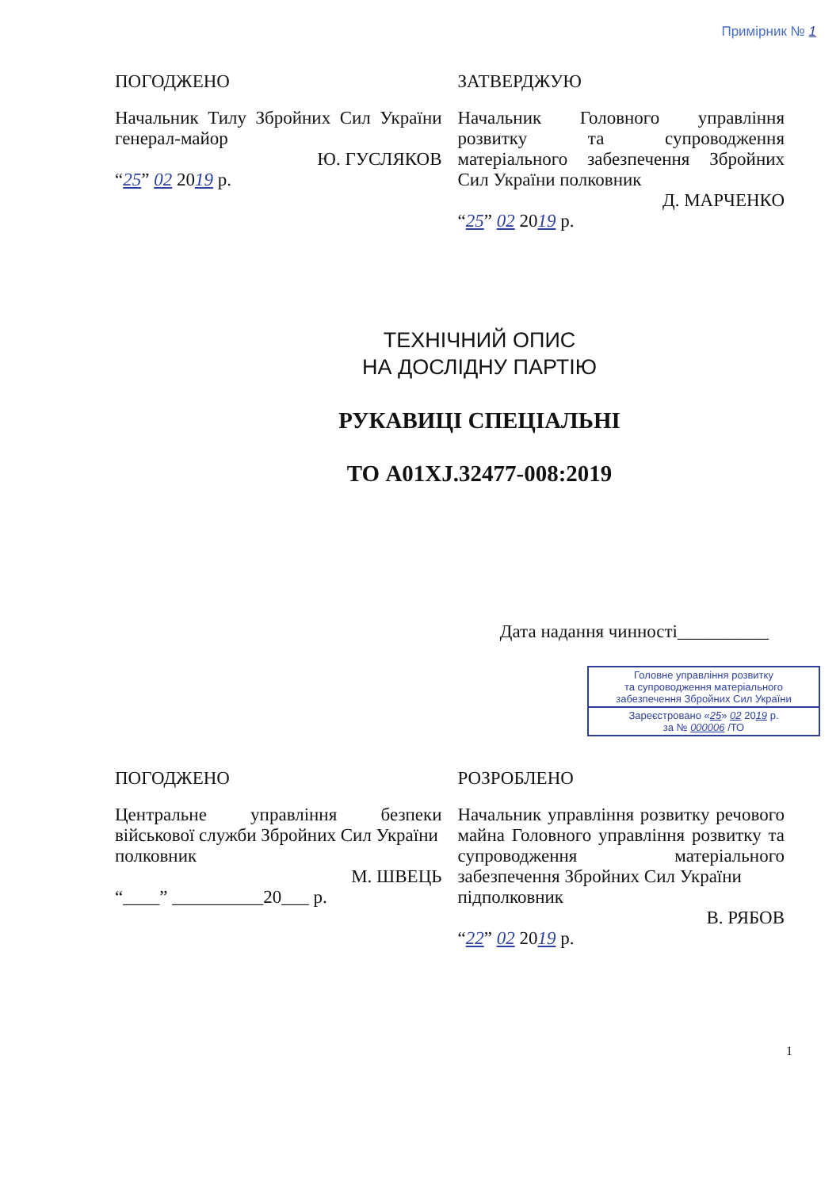Примірник № 1
ПОГОДЖЕНО
Начальник Тилу Збройних Сил України генерал-майор
Ю. ГУСЛЯКОВ
“25” 02 2019 р.
ЗАТВЕРДЖУЮ
Начальник Головного управління розвитку та супроводження матеріального забезпечення Збройних Сил України полковник
Д. МАРЧЕНКО
“25” 02 2019 р.
ТЕХНІЧНИЙ ОПИС
НА ДОСЛІДНУ ПАРТІЮ
РУКАВИЦІ СПЕЦІАЛЬНІ
ТО A01XJ.32477-008:2019
Дата надання чинності__________
Головне управління розвитку
та супроводження матеріального
забезпечення Збройних Сил України
Зареєстровано «25» 02 2019 р.
за № 000006 /ТО
ПОГОДЖЕНО
Центральне управління безпеки військової служби Збройних Сил України
полковник
М. ШВЕЦЬ
“____” __________20___ р.
РОЗРОБЛЕНО
Начальник управління розвитку речового майна Головного управління розвитку та супроводження матеріального забезпечення Збройних Сил України
підполковник
В. РЯБОВ
“22” 02 2019 р.
1